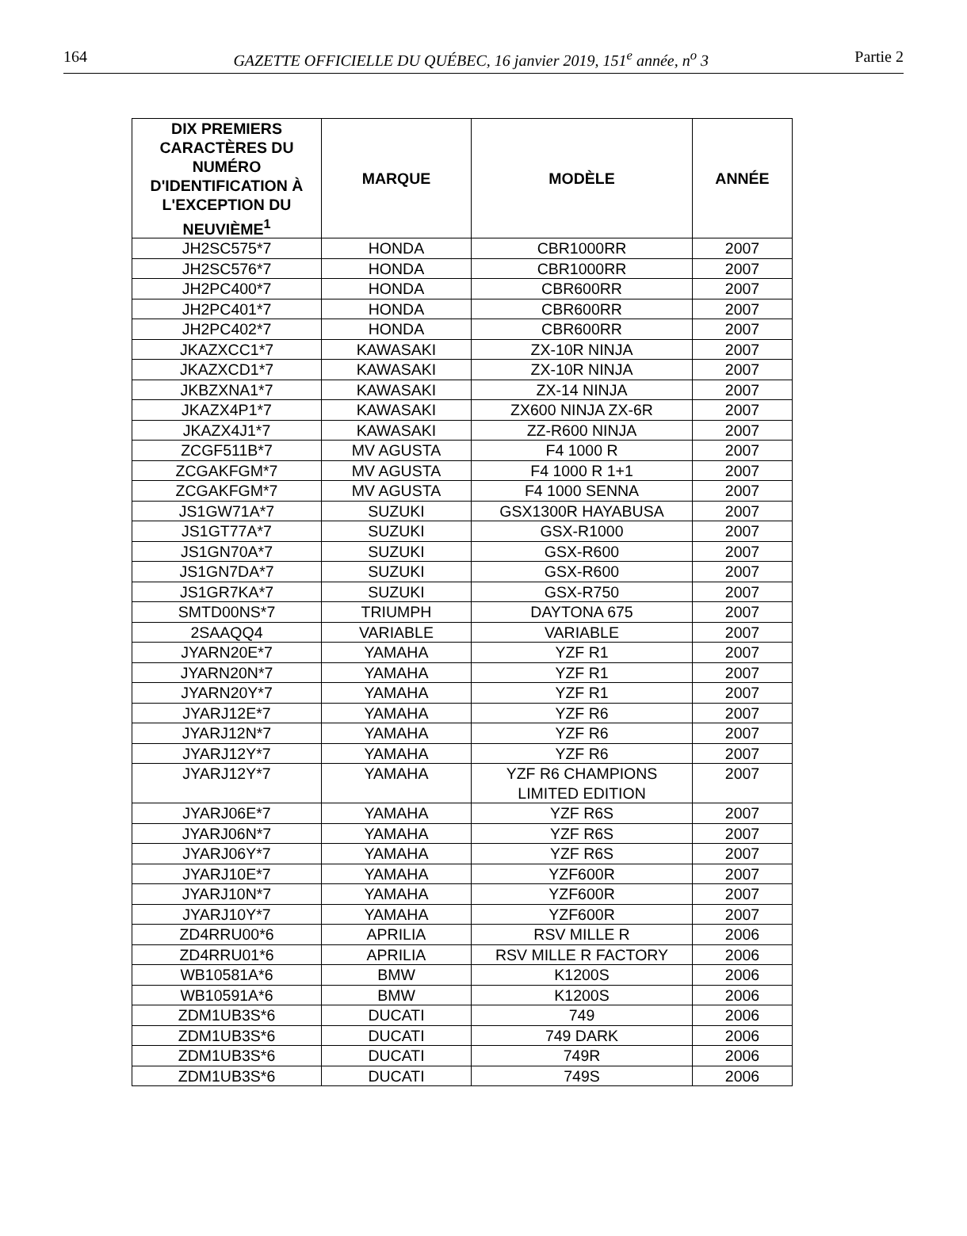164 GAZETTE OFFICIELLE DU QUÉBEC, 16 janvier 2019, 151<sup>e</sup> année, n<sup>o</sup> 3 Partie 2
| DIX PREMIERS CARACTÈRES DU NUMÉRO D'IDENTIFICATION À L'EXCEPTION DU NEUVIÈME<sup>1</sup> | MARQUE | MODÈLE | ANNÉE |
| --- | --- | --- | --- |
| JH2SC575*7 | HONDA | CBR1000RR | 2007 |
| JH2SC576*7 | HONDA | CBR1000RR | 2007 |
| JH2PC400*7 | HONDA | CBR600RR | 2007 |
| JH2PC401*7 | HONDA | CBR600RR | 2007 |
| JH2PC402*7 | HONDA | CBR600RR | 2007 |
| JKAZXCC1*7 | KAWASAKI | ZX-10R NINJA | 2007 |
| JKAZXCD1*7 | KAWASAKI | ZX-10R NINJA | 2007 |
| JKBZXNA1*7 | KAWASAKI | ZX-14 NINJA | 2007 |
| JKAZX4P1*7 | KAWASAKI | ZX600 NINJA ZX-6R | 2007 |
| JKAZX4J1*7 | KAWASAKI | ZZ-R600 NINJA | 2007 |
| ZCGF511B*7 | MV AGUSTA | F4 1000 R | 2007 |
| ZCGAKFGM*7 | MV AGUSTA | F4 1000 R 1+1 | 2007 |
| ZCGAKFGM*7 | MV AGUSTA | F4 1000 SENNA | 2007 |
| JS1GW71A*7 | SUZUKI | GSX1300R HAYABUSA | 2007 |
| JS1GT77A*7 | SUZUKI | GSX-R1000 | 2007 |
| JS1GN70A*7 | SUZUKI | GSX-R600 | 2007 |
| JS1GN7DA*7 | SUZUKI | GSX-R600 | 2007 |
| JS1GR7KA*7 | SUZUKI | GSX-R750 | 2007 |
| SMTD00NS*7 | TRIUMPH | DAYTONA 675 | 2007 |
| 2SAAQQ4 | VARIABLE | VARIABLE | 2007 |
| JYARN20E*7 | YAMAHA | YZF R1 | 2007 |
| JYARN20N*7 | YAMAHA | YZF R1 | 2007 |
| JYARN20Y*7 | YAMAHA | YZF R1 | 2007 |
| JYARJ12E*7 | YAMAHA | YZF R6 | 2007 |
| JYARJ12N*7 | YAMAHA | YZF R6 | 2007 |
| JYARJ12Y*7 | YAMAHA | YZF R6 | 2007 |
| JYARJ12Y*7 | YAMAHA | YZF R6 CHAMPIONS LIMITED EDITION | 2007 |
| JYARJ06E*7 | YAMAHA | YZF R6S | 2007 |
| JYARJ06N*7 | YAMAHA | YZF R6S | 2007 |
| JYARJ06Y*7 | YAMAHA | YZF R6S | 2007 |
| JYARJ10E*7 | YAMAHA | YZF600R | 2007 |
| JYARJ10N*7 | YAMAHA | YZF600R | 2007 |
| JYARJ10Y*7 | YAMAHA | YZF600R | 2007 |
| ZD4RRU00*6 | APRILIA | RSV MILLE R | 2006 |
| ZD4RRU01*6 | APRILIA | RSV MILLE R FACTORY | 2006 |
| WB10581A*6 | BMW | K1200S | 2006 |
| WB10591A*6 | BMW | K1200S | 2006 |
| ZDM1UB3S*6 | DUCATI | 749 | 2006 |
| ZDM1UB3S*6 | DUCATI | 749 DARK | 2006 |
| ZDM1UB3S*6 | DUCATI | 749R | 2006 |
| ZDM1UB3S*6 | DUCATI | 749S | 2006 |